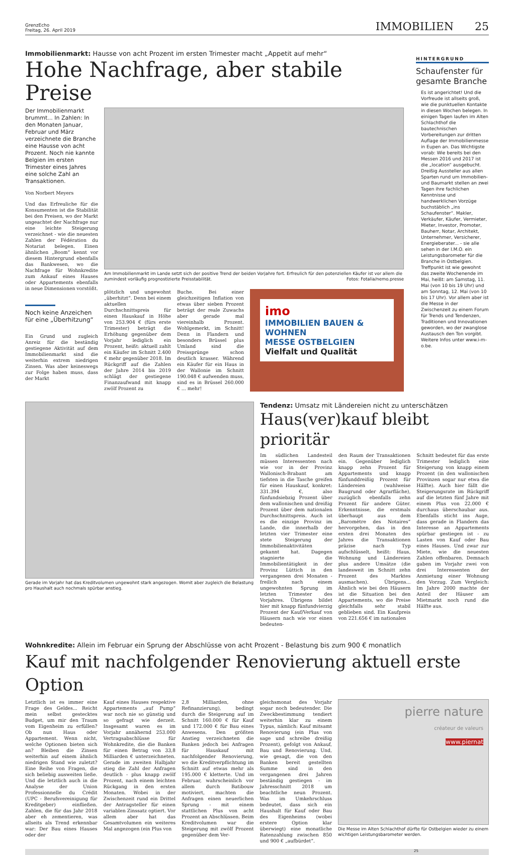GrenzEcho
Freitag, 26. April 2019
IMMOBILIEN 25
Immobilienmarkt: Hausse von acht Prozent im ersten Trimester macht „Appetit auf mehr“
Hohe Nachfrage, aber stabile Preise
Der Immobilienmarkt brummt... In Zahlen: In den Monaten Januar, Februar und März verzeichnete die Branche eine Hausse von acht Prozent. Noch nie kannte Belgien im ersten Trimester eines Jahres eine solche Zahl an Transaktionen.
Von Norbert Meyers
Und das Erfreuliche für die Konsumenten ist die Stabilität bei den Preisen, wo der Markt ungeachtet der Nachfrage nur eine leichte Steigerung verzeichnet - wie die neuesten Zahlen der Fédération du Notariat belegen. Einen ähnlichen „Boom“ kennt vor diesem Hintergrund ebenfalls das Bankwesen, wo die Nachfrage für Wohnkredite zum Ankauf eines Hauses oder Appartements ebenfalls in neue Dimensionen vorstößt.
Noch keine Anzeichen für eine „Überhitzung“
Ein Grund und zugleich Anreiz für die beständig gestiegene Aktivität auf dem Immobilienmarkt sind die weiterhin extrem niedrigen Zinsen. Was aber keineswegs zur Folge haben muss, dass der Markt
Am Immobilienmarkt im Lande setzt sich der positive Trend der beiden Vorjahre fort. Erfreulich für den potenziellen Käufer ist vor allem die zumindest vorläufig prognostizierte Preisstabilität. Fotos: Fotalia/nemo.presse
plötzlich und ungewohnt „überhitzt“. Denn bei einem aktuellen Durchschnittspreis für einen Hauskauf in Höhe von 253.904 € (fürs erste Trimester) beträgt die Erhöhung gegenüber dem Vorjahr lediglich ein Prozent, heißt: aktuell zahlt ein Käufer im Schnitt 2.400 € mehr gegenüber 2018. Im Rückgriff auf die Zahlen der Jahre 2014 bis 2019 schlägt der gestiegene Finanzaufwand mit knapp zwölf Prozent zu
Buche. Bei einer gleichzeitigen Inflation von etwas über sieben Prozent beträgt der reale Zuwachs aber gerade mal viereinhalb Prozent. Wohlgemerkt, im Schnitt! Denn in Flandern und besonders Brüssel plus Umland sind die Preissprünge schon deutlich krasser. Während ein Käufer für ein Haus in der Wallonie im Schnitt 190.048 € aufwenden muss, sind es in Brüssel 260.000 € ... mehr!
imo
IMMOBILIEN BAUEN & WOHNEN
MESSE OSTBELGIEN
Vielfalt und Qualität
HINTERGRUND
Schaufenster für gesamte Branche
Es ist angerichtet! Und die Vorfreude ist allseits groß, wie die punktuellen Kontakte in diesen Wochen belegen. In einigen Tagen laufen im Alten Schlachthof die bautechnischen Vorbereitungen zur dritten Auflage der Immobilienmesse in Eupen an. Das Wichtigste vorab: Wie bereits bei den Messen 2016 und 2017 ist die „location“ ausgebucht. Dreißig Aussteller aus allen Sparten rund um Immobilien- und Baumarkt stellen an zwei Tagen ihre fachlichen Kenntnisse und handwerklichen Vorzüge buchstäblich „ins Schaufenster“. Makler, Verkäufer, Käufer, Vermieter, Mieter, Investor, Promoter, Bauherr, Notar, Architekt, Unternehmer, Versicherer, Energieberater... - sie alle sehen in der I.M.O. ein Leistungsbarometer für die Branche in Ostbelgien. Treffpunkt ist wie gewohnt das zweite Wochenende im Mai, heißt: am Samstag, 11. Mai (von 10 bis 19 Uhr) und am Sonntag, 12. Mai (von 10 bis 17 Uhr). Vor allem aber ist die Messe in der Zwischenzeit zu einem Forum für Trends und Tendenzen, Traditionen und Innovationen geworden, wo der zwanglose Austausch den Ton vorgibt. Weitere Infos unter www.i-m-o.be.
Gerade im Vorjahr hat das Kreditvolumen ungewohnt stark angezogen. Womit aber zugleich die Belastung pro Haushalt auch nochmals spürbar anstieg.
Tendenz: Umsatz mit Ländereien nicht zu unterschätzen
Haus(ver)kauf bleibt prioritär
Im südlichen Landesteil müssen Interessenten nach wie vor in der Provinz Wallonisch-Brabant am tiefsten in die Tasche greifen für einen Hauskauf, konkret: 331.394 €, also fünfundsiebzig Prozent über dem wallonischen und dreißig Prozent über dem nationalen Durchschnittspreis. Auch ist es die einzige Provinz im Lande, die innerhalb der letzten vier Trimester eine stete Steigerung der Immobilienaktivitäten gekannt hat. Dagegen stagnierte die Immobilientätigkeit in der Provinz Lüttich in den vergangenen drei Monaten - freilich nach einem ungewohnten Sprung im letzten Trimester des Vorjahres. Übrigens bildet hier mit knapp fünfundvierzig Prozent der Kauf/Verkauf von Häusern nach wie vor einen bedeuten-
den Raum der Transaktionen ein. Gegenüber lediglich knapp zehn Prozent für Appartements und knapp fünfunddreißig Prozent für Ländereien (wahlweise Baugrund oder Agrarfläche), zuzüglich ebenfalls zehn Prozent für andere Güter. Erkenntnisse, die erstmals überhaupt aus dem „Baromètre des Notaires“ hervorgehen, das in den ersten drei Monaten des Jahres die Transaktionen präzise nach Typ aufschlüsselt, heißt: Haus, Wohnung und Ländereien plus andere Umsätze (die landesweit im Schnitt zehn Prozent des Marktes ausmachen). Übrigens... Ähnlich wie bei den Häusern ist die Situation bei den Appartements, wo die Preise gleichfalls sehr stabil geblieben sind. Ein Kaufpreis von 221.656 € im nationalen
Schnitt bedeutet für das erste Trimester lediglich eine Steigerung von knapp einem Prozent (in den wallonischen Provinzen sogar nur etwa die Hälfte). Auch hier fällt die Steigerungsrate im Rückgriff auf die letzten fünf Jahre mit einem Plus von 22.000 € durchaus überschaubar aus. Ebenfalls sticht ins Auge, dass gerade in Flandern das Interesse an Appartements spürbar gestiegen ist - zu Lasten von Kauf oder Bau eines Hauses. Und zwar zur Miete, wie die neuesten Zahlen offenbaren. Demnach gaben im Vorjahr zwei von drei Interessenten der Anmietung einer Wohnung den Vorzug. Zum Vergleich: Im Jahre 2000 machte der Anteil der Häuser am Mietmarkt noch rund die Hälfte aus.
Wohnkredite: Allein im Februar ein Sprung der Abschlüsse von acht Prozent - Belastung bis zum 900 € monatlich
Kauf mit nachfolgender Renovierung aktuell erste Option
Letztlich ist es immer eine Frage des Geldes... Reicht mein selbst gestecktes Budget, um mir den Traum vom Eigenheim zu erfüllen? Ob nun Haus oder Appartement. Wenn nicht, welche Optionen bieten sich an? Bleiben die Zinsen weiterhin auf einem ähnlich niedrigen Stand wie zuletzt? Eine Reihe von Fragen, die sich beliebig ausweiten ließe. Und die letztlich auch in die Analyse der Union Professionnelle du Crédit (UPC - Berufsvereinigung für Kreditgeber) einfließen. Zahlen, die für das Jahr 2018 aber eh zementieren, was allseits als Trend erkennbar war: Der Bau eines Hauses oder der
Kauf eines Hauses respektive Appartements „auf Pump“ war noch nie so günstig und so gefragt wie derzeit. Insgesamt waren es im Vorjahr annähernd 253.000 Vertragsabschlüsse für Wohnkredite, die die Banken für einen Betrag von 33,8 Milliarden € unterzeichneten. Gerade im zweiten Halbjahr stieg die Zahl der Anfragen deutlich - plus knapp zwölf Prozent, nach einem leichten Rückgang in den ersten Monaten. Wobei in der Zwischenzeit rund ein Drittel der Antragsteller für einen variablen Zinssatz optiert. Vor allem aber hat das Gesamtvolumen ein weiteres Mal angezogen (ein Plus von
2,8 Milliarden, ohne Refinanzierung), bedingt durch die Steigerung auf im Schnitt 160.000 € für Kauf und 172.000 € für Bau eines Anwesens. Den größten Anstieg verzeichneten die Banken jedoch bei Anfragen für Hauskauf mit nachfolgender Renovierung, wo die Kreditverpflichtung im Schnitt auf etwas mehr als 195.000 € kletterte. Und im Februar, wahrscheinlich vor allem durch Batibouw motiviert, machten die Anfragen einen neuerlichen Sprung - mit einem stattlichen Plus von acht Prozent an Abschlüssen. Beim Kreditvolumen war die Steigerung mit zwölf Prozent gegenüber dem Ver-
gleichsmonat des Vorjahr sogar noch bedeutender. Die Zweckbestimmung tendiert weiterhin klar zu einem Typus, nämlich: Kauf mitsamt Renovierung (ein Plus von sage und schreibe dreißig Prozent), gefolgt von Ankauf, Bau und Renovierung. Und, wie gesagt, die von den Banken bereit gestellten Summe sind in den vergangenen drei Jahren beständig gestiegen - im Jahresschnitt 2018 um beachtliche neun Prozent. Was im Umkehrschluss bedeutet, dass sich ein Haushalt für Kauf oder Bau des Eigenheims (wobei erstere Option klar überwiegt) eine monatliche Ratenzahlung zwischen 850 und 900 € „aufbürdet“.
pierre nature
créateur de valeurs
www.piernat
Die Messe im Alten Schlachthof dürfte für Ostbelgien wieder zu einem wichtigen Leistungsbarometer werden.
25